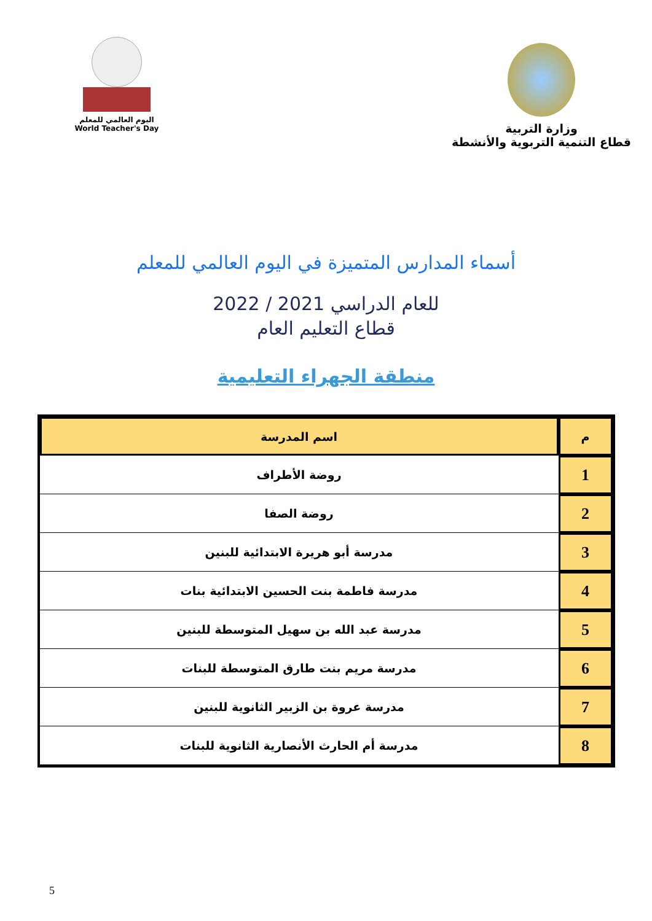اليوم العالمي للمعلم
World Teacher's Day
وزارة التربية
قطاع التنمية التربوية والأنشطة
أسماء المدارس المتميزة في اليوم العالمي للمعلم
للعام الدراسي 2021 / 2022
قطاع التعليم العام
منطقة الجهراء التعليمية
| م | اسم المدرسة |
| --- | --- |
| 1 | روضة الأطراف |
| 2 | روضة الصفا |
| 3 | مدرسة أبو هريرة الابتدائية للبنين |
| 4 | مدرسة فاطمة بنت الحسين الابتدائية بنات |
| 5 | مدرسة عبد الله بن سهيل المتوسطة للبنين |
| 6 | مدرسة مريم بنت طارق المتوسطة للبنات |
| 7 | مدرسة عروة بن الزبير الثانوية للبنين |
| 8 | مدرسة أم الحارث الأنصارية الثانوية للبنات |
5